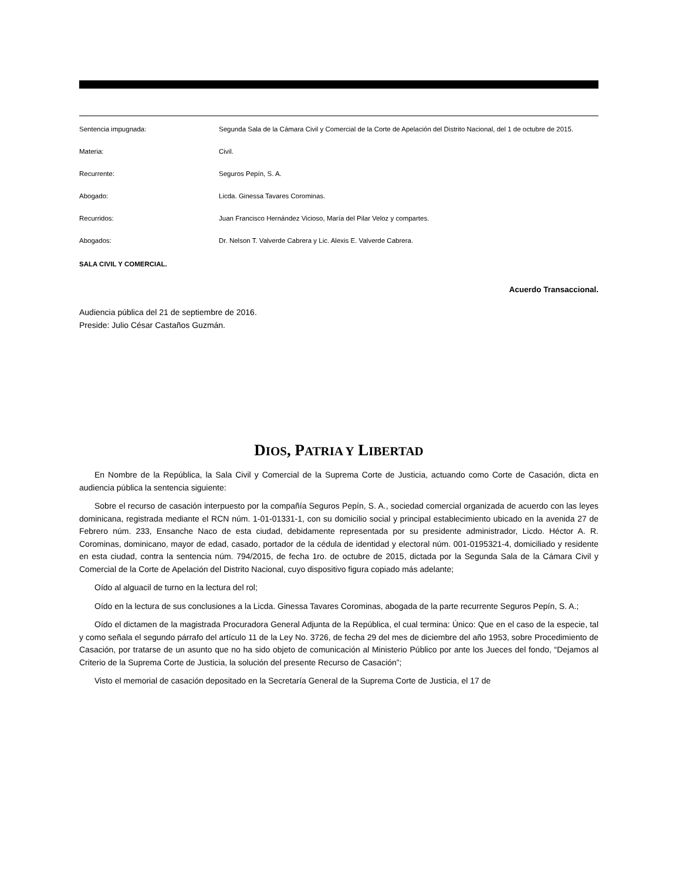| Sentencia impugnada: | Segunda Sala de la Cámara Civil y Comercial de la Corte de Apelación del Distrito Nacional, del 1 de octubre de 2015. |
| Materia: | Civil. |
| Recurrente: | Seguros Pepín, S. A. |
| Abogado: | Licda. Ginessa Tavares Corominas. |
| Recurridos: | Juan Francisco Hernández Vicioso, María del Pilar Veloz y compartes. |
| Abogados: | Dr. Nelson T. Valverde Cabrera y Lic. Alexis E. Valverde Cabrera. |
SALA CIVIL Y COMERCIAL.
Acuerdo Transaccional.
Audiencia pública del 21 de septiembre de 2016.
Preside: Julio César Castaños Guzmán.
DIOS, PATRIA Y LIBERTAD
En Nombre de la República, la Sala Civil y Comercial de la Suprema Corte de Justicia, actuando como Corte de Casación, dicta en audiencia pública la sentencia siguiente:
Sobre el recurso de casación interpuesto por la compañía Seguros Pepín, S. A., sociedad comercial organizada de acuerdo con las leyes dominicana, registrada mediante el RCN núm. 1-01-01331-1, con su domicilio social y principal establecimiento ubicado en la avenida 27 de Febrero núm. 233, Ensanche Naco de esta ciudad, debidamente representada por su presidente administrador, Licdo. Héctor A. R. Corominas, dominicano, mayor de edad, casado, portador de la cédula de identidad y electoral núm. 001-0195321-4, domiciliado y residente en esta ciudad, contra la sentencia núm. 794/2015, de fecha 1ro. de octubre de 2015, dictada por la Segunda Sala de la Cámara Civil y Comercial de la Corte de Apelación del Distrito Nacional, cuyo dispositivo figura copiado más adelante;
Oído al alguacil de turno en la lectura del rol;
Oído en la lectura de sus conclusiones a la Licda. Ginessa Tavares Corominas, abogada de la parte recurrente Seguros Pepín, S. A.;
Oído el dictamen de la magistrada Procuradora General Adjunta de la República, el cual termina: Único: Que en el caso de la especie, tal y como señala el segundo párrafo del artículo 11 de la Ley No. 3726, de fecha 29 del mes de diciembre del año 1953, sobre Procedimiento de Casación, por tratarse de un asunto que no ha sido objeto de comunicación al Ministerio Público por ante los Jueces del fondo, “Dejamos al Criterio de la Suprema Corte de Justicia, la solución del presente Recurso de Casación”;
Visto el memorial de casación depositado en la Secretaría General de la Suprema Corte de Justicia, el 17 de